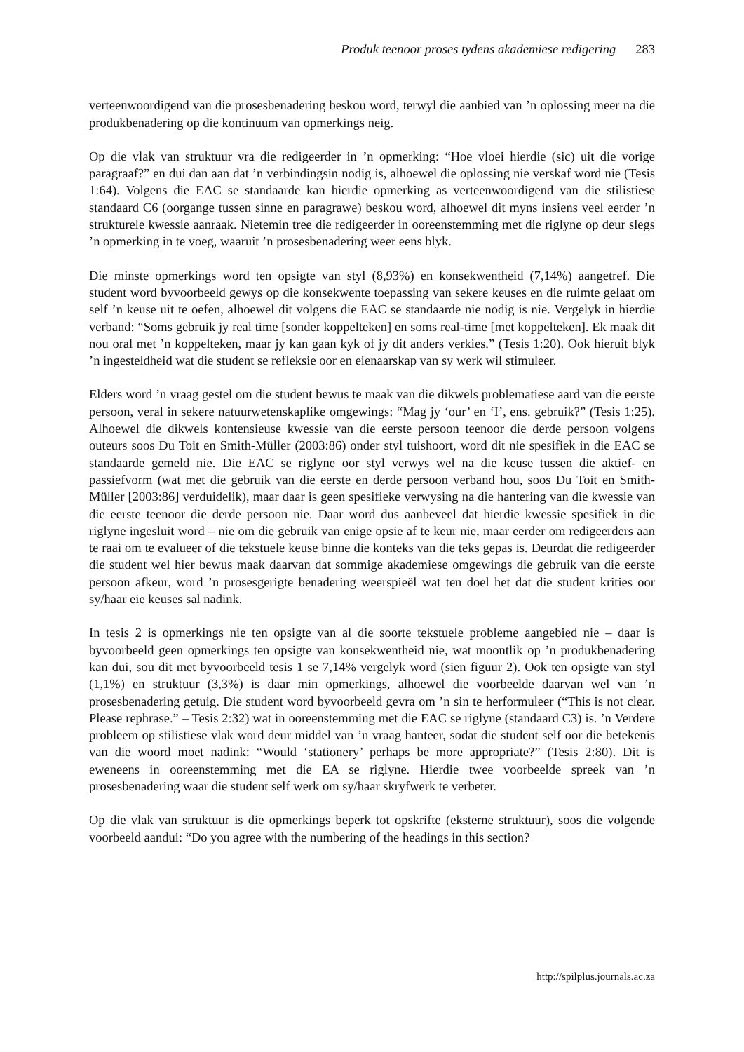Produk teenoor proses tydens akademiese redigering 283
verteenwoordigend van die prosesbenadering beskou word, terwyl die aanbied van ’n oplossing meer na die produkbenadering op die kontinuum van opmerkings neig.
Op die vlak van struktuur vra die redigeerder in ’n opmerking: “Hoe vloei hierdie (sic) uit die vorige paragraaf?” en dui dan aan dat ’n verbindingsin nodig is, alhoewel die oplossing nie verskaf word nie (Tesis 1:64). Volgens die EAC se standaarde kan hierdie opmerking as verteenwoordigend van die stilistiese standaard C6 (oorgange tussen sinne en paragrawe) beskou word, alhoewel dit myns insiens veel eerder ’n strukturele kwessie aanraak. Nietemin tree die redigeerder in ooreenstemming met die riglyne op deur slegs ’n opmerking in te voeg, waaruit ’n prosesbenadering weer eens blyk.
Die minste opmerkings word ten opsigte van styl (8,93%) en konsekwentheid (7,14%) aangetref. Die student word byvoorbeeld gewys op die konsekwente toepassing van sekere keuses en die ruimte gelaat om self ’n keuse uit te oefen, alhoewel dit volgens die EAC se standaarde nie nodig is nie. Vergelyk in hierdie verband: “Soms gebruik jy real time [sonder koppelteken] en soms real-time [met koppelteken]. Ek maak dit nou oral met ’n koppelteken, maar jy kan gaan kyk of jy dit anders verkies.” (Tesis 1:20). Ook hieruit blyk ’n ingesteldheid wat die student se refleksie oor en eienaarskap van sy werk wil stimuleer.
Elders word ’n vraag gestel om die student bewus te maak van die dikwels problematiese aard van die eerste persoon, veral in sekere natuurwetenskaplike omgewings: “Mag jy ‘our’ en ‘I’, ens. gebruik?” (Tesis 1:25). Alhoewel die dikwels kontensieuse kwessie van die eerste persoon teenoor die derde persoon volgens outeurs soos Du Toit en Smith-Müller (2003:86) onder styl tuishoort, word dit nie spesifiek in die EAC se standaarde gemeld nie. Die EAC se riglyne oor styl verwys wel na die keuse tussen die aktief- en passiefvorm (wat met die gebruik van die eerste en derde persoon verband hou, soos Du Toit en Smith-Müller [2003:86] verduidelik), maar daar is geen spesifieke verwysing na die hantering van die kwessie van die eerste teenoor die derde persoon nie. Daar word dus aanbeveel dat hierdie kwessie spesifiek in die riglyne ingesluit word – nie om die gebruik van enige opsie af te keur nie, maar eerder om redigeerders aan te raai om te evalueer of die tekstuele keuse binne die konteks van die teks gepas is. Deurdat die redigeerder die student wel hier bewus maak daarvan dat sommige akademiese omgewings die gebruik van die eerste persoon afkeur, word ’n prosesgerigte benadering weerspieël wat ten doel het dat die student krities oor sy/haar eie keuses sal nadink.
In tesis 2 is opmerkings nie ten opsigte van al die soorte tekstuele probleme aangebied nie – daar is byvoorbeeld geen opmerkings ten opsigte van konsekwentheid nie, wat moontlik op ’n produkbenadering kan dui, sou dit met byvoorbeeld tesis 1 se 7,14% vergelyk word (sien figuur 2). Ook ten opsigte van styl (1,1%) en struktuur (3,3%) is daar min opmerkings, alhoewel die voorbeelde daarvan wel van ’n prosesbenadering getuig. Die student word byvoorbeeld gevra om ’n sin te herformuleer (“This is not clear. Please rephrase.” – Tesis 2:32) wat in ooreenstemming met die EAC se riglyne (standaard C3) is. ’n Verdere probleem op stilistiese vlak word deur middel van ’n vraag hanteer, sodat die student self oor die betekenis van die woord moet nadink: “Would ‘stationery’ perhaps be more appropriate?” (Tesis 2:80). Dit is eweneens in ooreenstemming met die EA se riglyne. Hierdie twee voorbeelde spreek van ’n prosesbenadering waar die student self werk om sy/haar skryfwerk te verbeter.
Op die vlak van struktuur is die opmerkings beperk tot opskrifte (eksterne struktuur), soos die volgende voorbeeld aandui: “Do you agree with the numbering of the headings in this section?
http://spilplus.journals.ac.za